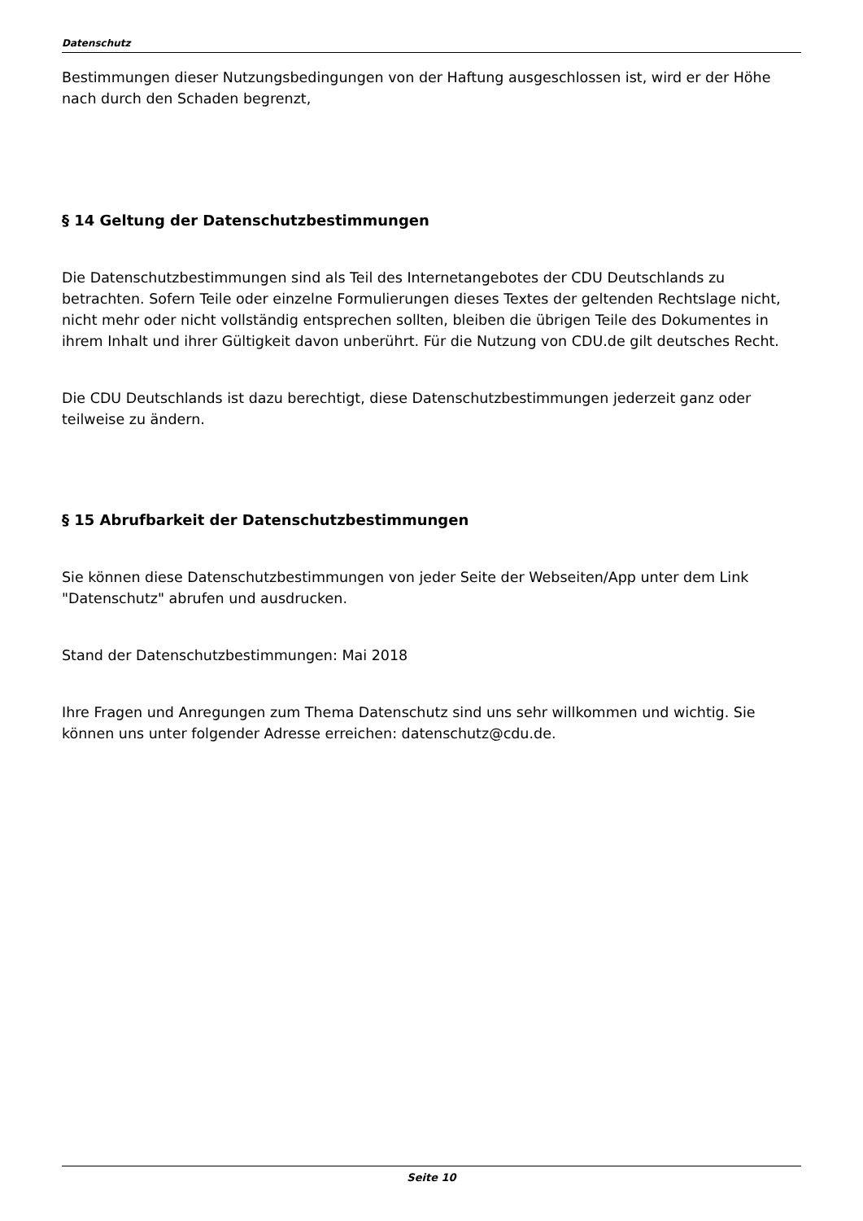Datenschutz
Bestimmungen dieser Nutzungsbedingungen von der Haftung ausgeschlossen ist, wird er der Höhe nach durch den Schaden begrenzt,
§ 14 Geltung der Datenschutzbestimmungen
Die Datenschutzbestimmungen sind als Teil des Internetangebotes der CDU Deutschlands zu betrachten. Sofern Teile oder einzelne Formulierungen dieses Textes der geltenden Rechtslage nicht, nicht mehr oder nicht vollständig entsprechen sollten, bleiben die übrigen Teile des Dokumentes in ihrem Inhalt und ihrer Gültigkeit davon unberührt. Für die Nutzung von CDU.de gilt deutsches Recht.
Die CDU Deutschlands ist dazu berechtigt, diese Datenschutzbestimmungen jederzeit ganz oder teilweise zu ändern.
§ 15 Abrufbarkeit der Datenschutzbestimmungen
Sie können diese Datenschutzbestimmungen von jeder Seite der Webseiten/App unter dem Link "Datenschutz" abrufen und ausdrucken.
Stand der Datenschutzbestimmungen: Mai 2018
Ihre Fragen und Anregungen zum Thema Datenschutz sind uns sehr willkommen und wichtig. Sie können uns unter folgender Adresse erreichen: datenschutz@cdu.de.
Seite 10